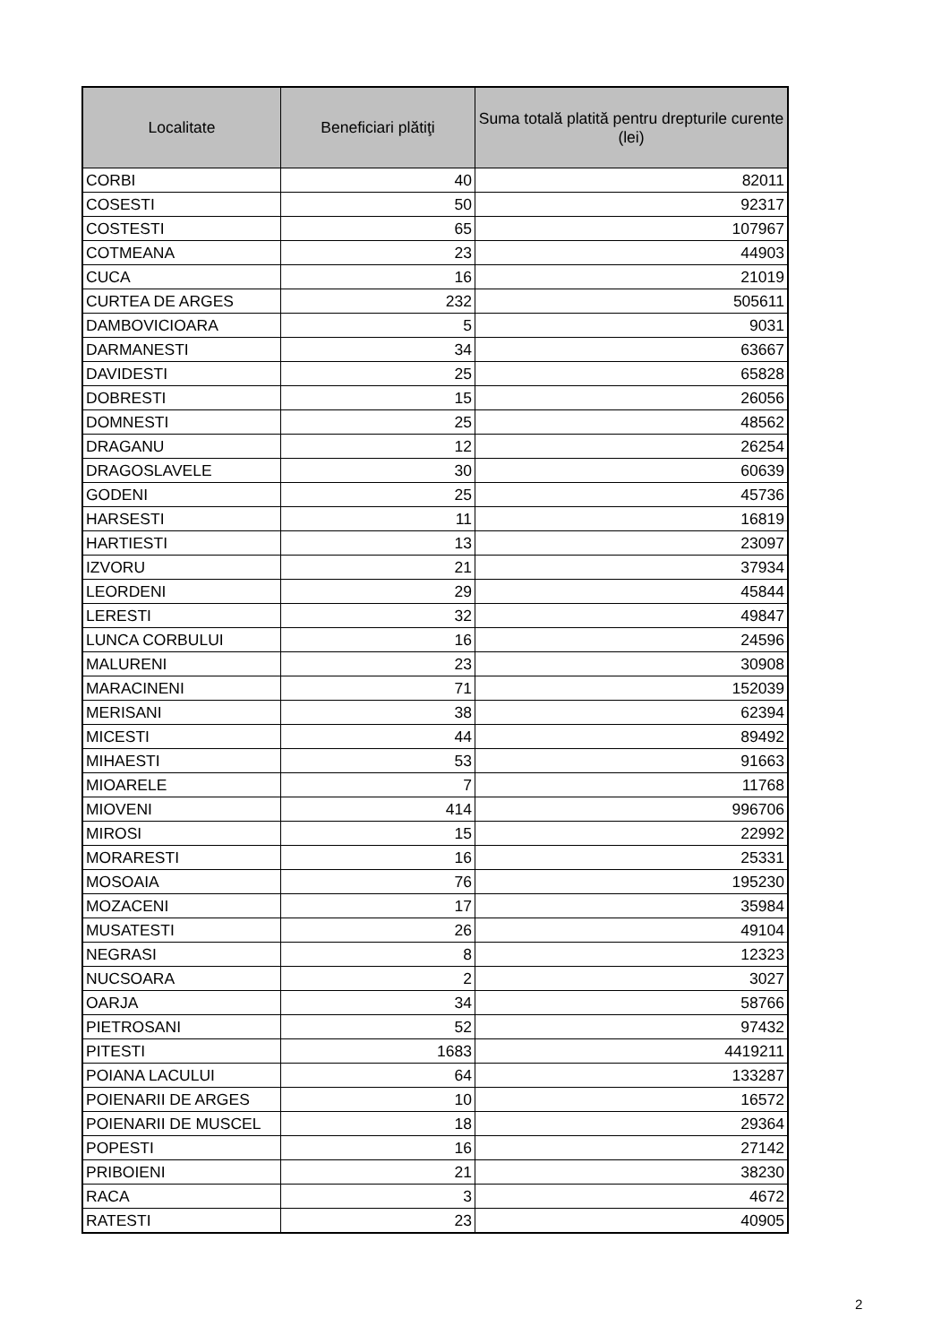| Localitate | Beneficiari plătiţi | Suma totală platită pentru drepturile curente (lei) |
| --- | --- | --- |
| CORBI | 40 | 82011 |
| COSESTI | 50 | 92317 |
| COSTESTI | 65 | 107967 |
| COTMEANA | 23 | 44903 |
| CUCA | 16 | 21019 |
| CURTEA DE ARGES | 232 | 505611 |
| DAMBOVICIOARA | 5 | 9031 |
| DARMANESTI | 34 | 63667 |
| DAVIDESTI | 25 | 65828 |
| DOBRESTI | 15 | 26056 |
| DOMNESTI | 25 | 48562 |
| DRAGANU | 12 | 26254 |
| DRAGOSLAVELE | 30 | 60639 |
| GODENI | 25 | 45736 |
| HARSESTI | 11 | 16819 |
| HARTIESTI | 13 | 23097 |
| IZVORU | 21 | 37934 |
| LEORDENI | 29 | 45844 |
| LERESTI | 32 | 49847 |
| LUNCA CORBULUI | 16 | 24596 |
| MALURENI | 23 | 30908 |
| MARACINENI | 71 | 152039 |
| MERISANI | 38 | 62394 |
| MICESTI | 44 | 89492 |
| MIHAESTI | 53 | 91663 |
| MIOARELE | 7 | 11768 |
| MIOVENI | 414 | 996706 |
| MIROSI | 15 | 22992 |
| MORARESTI | 16 | 25331 |
| MOSOAIA | 76 | 195230 |
| MOZACENI | 17 | 35984 |
| MUSATESTI | 26 | 49104 |
| NEGRASI | 8 | 12323 |
| NUCSOARA | 2 | 3027 |
| OARJA | 34 | 58766 |
| PIETROSANI | 52 | 97432 |
| PITESTI | 1683 | 4419211 |
| POIANA LACULUI | 64 | 133287 |
| POIENARII DE ARGES | 10 | 16572 |
| POIENARII DE MUSCEL | 18 | 29364 |
| POPESTI | 16 | 27142 |
| PRIBOIENI | 21 | 38230 |
| RACA | 3 | 4672 |
| RATESTI | 23 | 40905 |
2